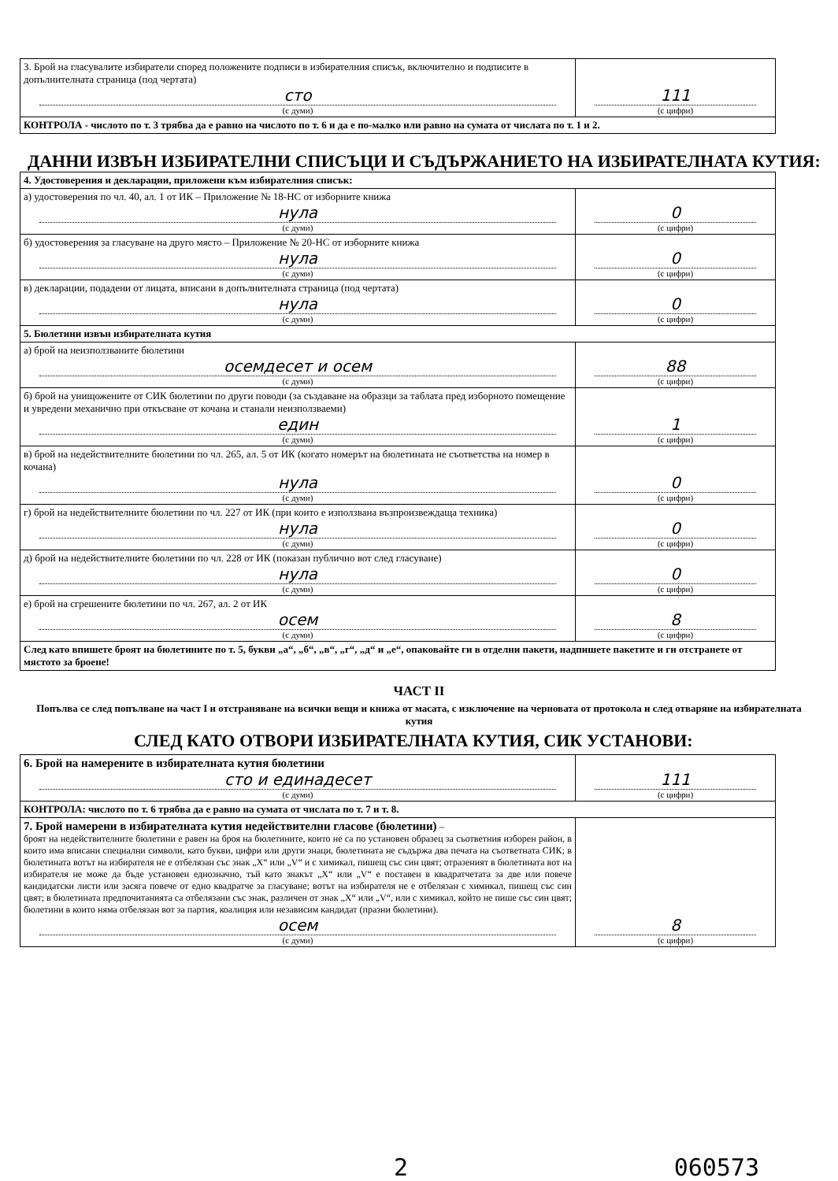| 3. Брой на гласувалите избиратели според положените подписи в избирателния списък, включително и подписите в допълнителната страница (под чертата) сто (с думи) | 111 (с цифри) |
| КОНТРОЛА - числото по т. 3 трябва да е равно на числото по т. 6 и да е по-малко или равно на сумата от числата по т. 1 и 2. | |
ДАННИ ИЗВЪН ИЗБИРАТЕЛНИ СПИСЪЦИ И СЪДЪРЖАНИЕТО НА ИЗБИРАТЕЛНАТА КУТИЯ:
| 4. Удостоверения и декларации, приложени към избирателния списък: | |
| а) удостоверения по чл. 40, ал. 1 от ИК – Приложение № 18-НС от изборните книжа нула (с думи) | 0 (с цифри) |
| б) удостоверения за гласуване на друго място – Приложение № 20-НС от изборните книжа нула (с думи) | 0 (с цифри) |
| в) декларации, подадени от лицата, вписани в допълнителната страница (под чертата) нула (с думи) | 0 (с цифри) |
| 5. Бюлетини извън избирателната кутия | |
| а) брой на неизползваните бюлетини осемдесет и осем (с думи) | 88 (с цифри) |
| б) брой на унищожените от СИК бюлетини по други поводи (за създаване на образци за таблата пред изборното помещение и увредени механично при откъсване от кочана и станали неизползваеми) един (с думи) | 1 (с цифри) |
| в) брой на недействителните бюлетини по чл. 265, ал. 5 от ИК (когато номерът на бюлетината не съответства на номер в кочана) нула (с думи) | 0 (с цифри) |
| г) брой на недействителните бюлетини по чл. 227 от ИК (при които е използвана възпроизвеждаща техника) нула (с думи) | 0 (с цифри) |
| д) брой на недействителните бюлетини по чл. 228 от ИК (показан публично вот след гласуване) нула (с думи) | 0 (с цифри) |
| е) брой на сгрешените бюлетини по чл. 267, ал. 2 от ИК осем (с думи) | 8 (с цифри) |
| След като впишете броят на бюлетините по т. 5, букви „а“, „б“, „в“, „г“, „д“ и „е“, опаковайте ги в отделни пакети, надпишете пакетите и ги отстранете от мястото за броене! | |
ЧАСТ II
Попълва се след попълване на част I и отстраняване на всички вещи и книжа от масата, с изключение на черновата от протокола и след отваряне на избирателната кутия
СЛЕД КАТО ОТВОРИ ИЗБИРАТЕЛНАТА КУТИЯ, СИК УСТАНОВИ:
| 6. Брой на намерените в избирателната кутия бюлетини сто и единадесет (с думи) | 111 (с цифри) |
| КОНТРОЛА: числото по т. 6 трябва да е равно на сумата от числата по т. 7 и т. 8. | |
| 7. Брой намерени в избирателната кутия недействителни гласове (бюлетини) – броят на недействителните бюлетини е равен на броя на бюлетините, които не са по установен образец за съответния изборен район, в които има вписани специални символи, като букви, цифри или други знаци, бюлетината не съдържа два печата на съответната СИК; в бюлетината вотът на избирателя не е отбелязан със знак „X“ или „V“ и с химикал, пишещ със син цвят; отразеният в бюлетината вот на избирателя не може да бъде установен еднозначно, тъй като знакът „X“ или „V“ е поставен в квадратчетата за две или повече кандидатски листи или засяга повече от едно квадратче за гласуване; вотът на избирателя не е отбелязан с химикал, пишещ със син цвят; в бюлетината предпочитанията са отбелязани със знак, различен от знак „X“ или „V“, или с химикал, който не пише със син цвят; бюлетини в които няма отбелязан вот за партия, коалиция или независим кандидат (празни бюлетини). осем (с думи) | 8 (с цифри) |
2 060573